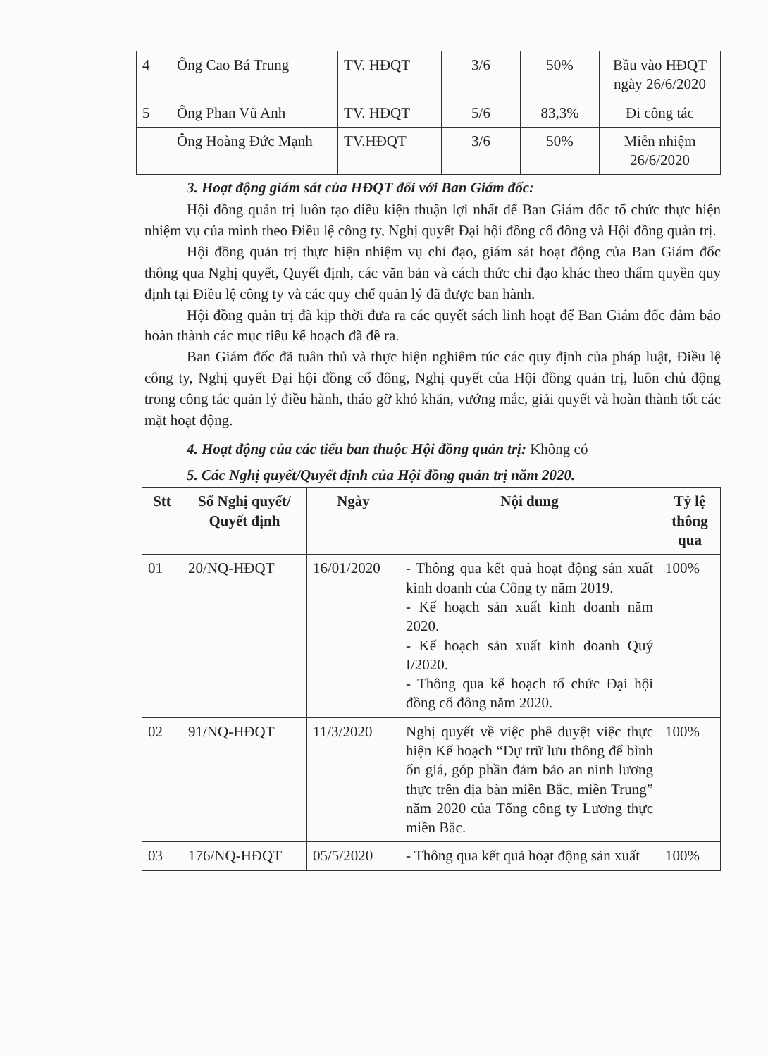| 4 | Ông Cao Bá Trung | TV. HĐQT | 3/6 | 50% | Bầu vào HĐQT ngày 26/6/2020 |
| 5 | Ông Phan Vũ Anh | TV. HĐQT | 5/6 | 83,3% | Đi công tác |
| | Ông Hoàng Đức Mạnh | TV.HĐQT | 3/6 | 50% | Miễn nhiệm 26/6/2020 |
3. Hoạt động giám sát của HĐQT đối với Ban Giám đốc:
Hội đồng quản trị luôn tạo điều kiện thuận lợi nhất để Ban Giám đốc tổ chức thực hiện nhiệm vụ của mình theo Điều lệ công ty, Nghị quyết Đại hội đồng cổ đông và Hội đồng quản trị.
Hội đồng quản trị thực hiện nhiệm vụ chỉ đạo, giám sát hoạt động của Ban Giám đốc thông qua Nghị quyết, Quyết định, các văn bản và cách thức chỉ đạo khác theo thẩm quyền quy định tại Điều lệ công ty và các quy chế quản lý đã được ban hành.
Hội đồng quản trị đã kịp thời đưa ra các quyết sách linh hoạt để Ban Giám đốc đảm bảo hoàn thành các mục tiêu kế hoạch đã đề ra.
Ban Giám đốc đã tuân thủ và thực hiện nghiêm túc các quy định của pháp luật, Điều lệ công ty, Nghị quyết Đại hội đồng cổ đông, Nghị quyết của Hội đồng quản trị, luôn chủ động trong công tác quản lý điều hành, tháo gỡ khó khăn, vướng mắc, giải quyết và hoàn thành tốt các mặt hoạt động.
4. Hoạt động của các tiểu ban thuộc Hội đồng quản trị: Không có
5. Các Nghị quyết/Quyết định của Hội đồng quản trị năm 2020.
| Stt | Số Nghị quyết/ Quyết định | Ngày | Nội dung | Tỷ lệ thông qua |
| --- | --- | --- | --- | --- |
| 01 | 20/NQ-HĐQT | 16/01/2020 | - Thông qua kết quả hoạt động sản xuất kinh doanh của Công ty năm 2019. - Kế hoạch sản xuất kinh doanh năm 2020. - Kế hoạch sản xuất kinh doanh Quý I/2020. - Thông qua kế hoạch tổ chức Đại hội đồng cổ đông năm 2020. | 100% |
| 02 | 91/NQ-HĐQT | 11/3/2020 | Nghị quyết về việc phê duyệt việc thực hiện Kế hoạch “Dự trữ lưu thông để bình ổn giá, góp phần đảm bảo an ninh lương thực trên địa bàn miền Bắc, miền Trung” năm 2020 của Tổng công ty Lương thực miền Bắc. | 100% |
| 03 | 176/NQ-HĐQT | 05/5/2020 | - Thông qua kết quả hoạt động sản xuất | 100% |